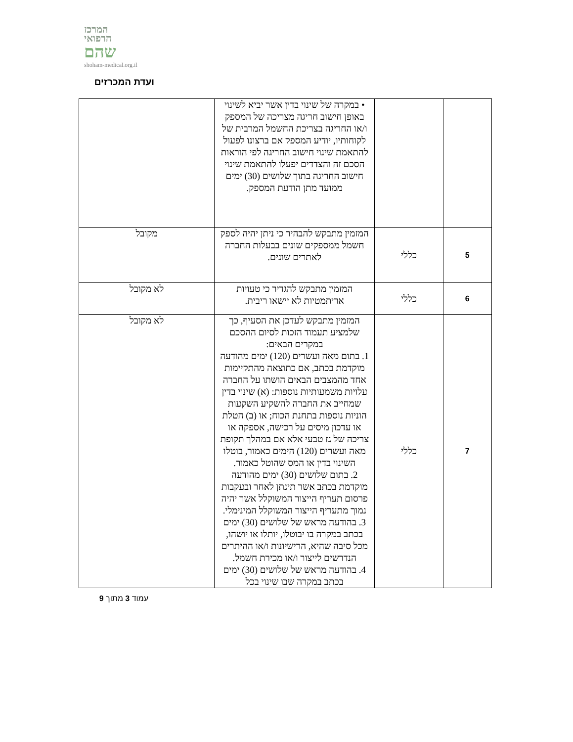המרכז
הרפואי
שהם
shoham-medical.org.il
ועדת המכרזים
| | | • במקרה של שינוי בדין אשר יביא לשינוי באופן חישוב חריגה מצריכה של המספק ו/או החריגה בצריכת החשמל המרבית של לקוחותיו, יודיע המספק אם ברצונו לפעול להתאמת שינוי חישוב החריגה לפי הוראות הסכם זה והצדדים יפעלו להתאמת שינוי חישוב החריגה בתוך שלושים (30) ימים ממועד מתן הודעת המספק. | |
| 5 | כללי | המזמין מתבקש להבהיר כי ניתן יהיה לספק חשמל ממספקים שונים בבעלות החברה לאתרים שונים. | מקובל |
| 6 | כללי | המזמין מתבקש להגדיר כי טעויות אריתמטיות לא יישאו ריבית. | לא מקובל |
| 7 | כללי | המזמין מתבקש לעדכן את הסעיף, כך שלמציע תעמוד הזכות לסיום ההסכם במקרים הבאים: 1. בתום מאה ועשרים (120) ימים מהודעה מוקדמת בכתב, אם כתוצאה מהתקיימות אחד מהמצבים הבאים הושתו על החברה עלויות משמעותיות נוספות: (א) שינוי בדין שמחייב את החברה להשקיע השקעות הוניות נוספות בתחנת הכוח; או (ב) הטלת או עדכון מיסים על רכישה, אספקה או צריכה של גז טבעי אלא אם במהלך תקופת מאה ועשרים (120) הימים כאמור, בוטלו השינוי בדין או המס שהוטל כאמור. 2. בתום שלושים (30) ימים מהודעה מוקדמת בכתב אשר תינתן לאחר ובעקבות פרסום תעריף הייצור המשוקלל אשר יהיה נמוך מתעריף הייצור המשוקלל המינימלי. 3. בהודעה מראש של שלושים (30) ימים בכתב במקרה בו יבוטלו, יותלו או יושהו, מכל סיבה שהיא, הרישיונות ו/או ההיתרים הנדרשים לייצור ו/או מכירת חשמל. 4. בהודעה מראש של שלושים (30) ימים בכתב במקרה שבו שינוי בכל | לא מקובל |
עמוד 3 מתוך 9